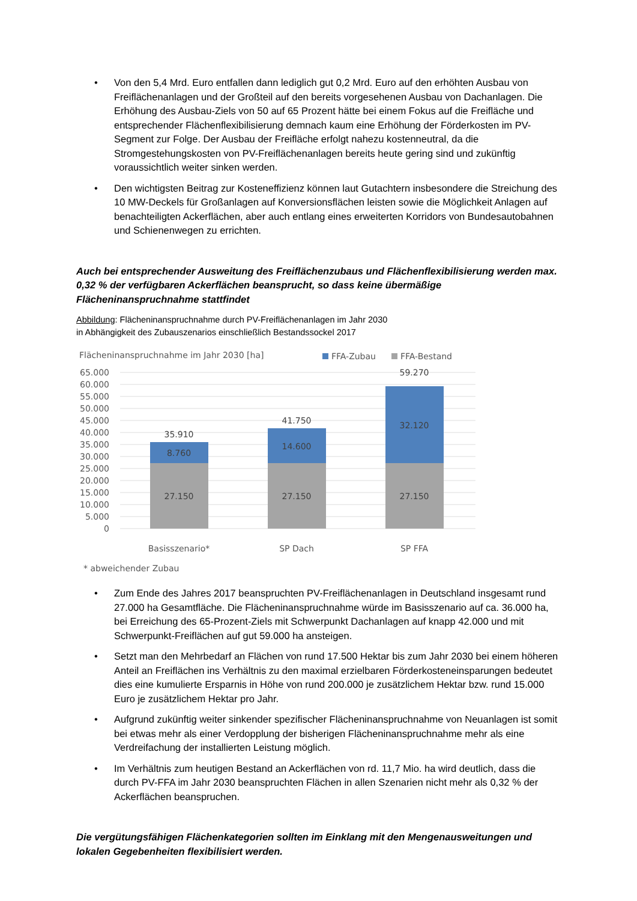• Von den 5,4 Mrd. Euro entfallen dann lediglich gut 0,2 Mrd. Euro auf den erhöhten Ausbau von Freiflächenanlagen und der Großteil auf den bereits vorgesehenen Ausbau von Dachanlagen. Die Erhöhung des Ausbau-Ziels von 50 auf 65 Prozent hätte bei einem Fokus auf die Freifläche und entsprechender Flächenflexibilisierung demnach kaum eine Erhöhung der Förderkosten im PV-Segment zur Folge. Der Ausbau der Freifläche erfolgt nahezu kostenneutral, da die Stromgestehungskosten von PV-Freiflächenanlagen bereits heute gering sind und zukünftig voraussichtlich weiter sinken werden.
• Den wichtigsten Beitrag zur Kosteneffizienz können laut Gutachtern insbesondere die Streichung des 10 MW-Deckels für Großanlagen auf Konversionsflächen leisten sowie die Möglichkeit Anlagen auf benachteiligten Ackerflächen, aber auch entlang eines erweiterten Korridors von Bundesautobahnen und Schienenwegen zu errichten.
Auch bei entsprechender Ausweitung des Freiflächenzubaus und Flächenflexibilisierung werden max. 0,32 % der verfügbaren Ackerflächen beansprucht, so dass keine übermäßige Flächeninanspruchnahme stattfindet
Abbildung: Flächeninanspruchnahme durch PV-Freiflächenanlagen im Jahr 2030
in Abhängigkeit des Zubauszenarios einschließlich Bestandssockel 2017
Flächeninanspruchnahme im Jahr 2030 [ha]
FFA-Zubau
FFA-Bestand
65.000
60.000
55.000
50.000
45.000
40.000
35.000
30.000
25.000
20.000
15.000
10.000
5.000
0
35.910
8.760
27.150
41.750
14.600
27.150
59.270
32.120
27.150
Basisszenario*
SP Dach
SP FFA
* abweichender Zubau
• Zum Ende des Jahres 2017 beanspruchten PV-Freiflächenanlagen in Deutschland insgesamt rund 27.000 ha Gesamtfläche. Die Flächeninanspruchnahme würde im Basisszenario auf ca. 36.000 ha, bei Erreichung des 65-Prozent-Ziels mit Schwerpunkt Dachanlagen auf knapp 42.000 und mit Schwerpunkt-Freiflächen auf gut 59.000 ha ansteigen.
• Setzt man den Mehrbedarf an Flächen von rund 17.500 Hektar bis zum Jahr 2030 bei einem höheren Anteil an Freiflächen ins Verhältnis zu den maximal erzielbaren Förderkosteneinsparungen bedeutet dies eine kumulierte Ersparnis in Höhe von rund 200.000 je zusätzlichem Hektar bzw. rund 15.000 Euro je zusätzlichem Hektar pro Jahr.
• Aufgrund zukünftig weiter sinkender spezifischer Flächeninanspruchnahme von Neuanlagen ist somit bei etwas mehr als einer Verdopplung der bisherigen Flächeninanspruchnahme mehr als eine Verdreifachung der installierten Leistung möglich.
• Im Verhältnis zum heutigen Bestand an Ackerflächen von rd. 11,7 Mio. ha wird deutlich, dass die durch PV-FFA im Jahr 2030 beanspruchten Flächen in allen Szenarien nicht mehr als 0,32 % der Ackerflächen beanspruchen.
Die vergütungsfähigen Flächenkategorien sollten im Einklang mit den Mengenausweitungen und lokalen Gegebenheiten flexibilisiert werden.